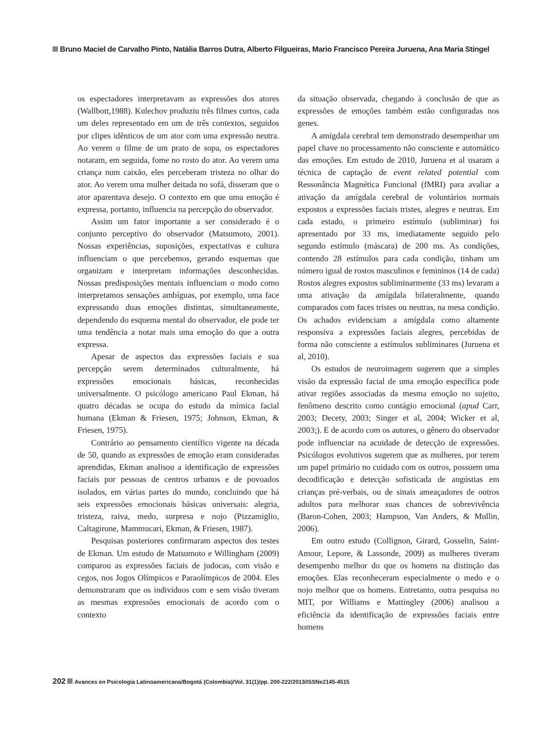Bruno Maciel de Carvalho Pinto, Natália Barros Dutra, Alberto Filgueiras, Mario Francisco Pereira Juruena, Ana Maria Stingel
os espectadores interpretavam as expressões dos atores (Wallbott,1988). Kulechov produziu três filmes curtos, cada um deles representado em um de três contextos, seguidos por clipes idênticos de um ator com uma expressão neutra. Ao verem o filme de um prato de sopa, os espectadores notaram, em seguida, fome no rosto do ator. Ao verem uma criança num caixão, eles perceberam tristeza no olhar do ator. Ao verem uma mulher deitada no sofá, disseram que o ator aparentava desejo. O contexto em que uma emoção é expressa, portanto, influencia na percepção do observador.
Assim um fator importante a ser considerado é o conjunto perceptivo do observador (Matsumoto, 2001). Nossas experiências, suposições, expectativas e cultura influenciam o que percebemos, gerando esquemas que organizam e interpretam informações desconhecidas. Nossas predisposições mentais influenciam o modo como interpretamos sensações ambíguas, por exemplo, uma face expressando duas emoções distintas, simultaneamente, dependendo do esquema mental do observador, ele pode ter uma tendência a notar mais uma emoção do que a outra expressa.
Apesar de aspectos das expressões faciais e sua percepção serem determinados culturalmente, há expressões emocionais básicas, reconhecidas universalmente. O psicólogo americano Paul Ekman, há quatro décadas se ocupa do estudo da mímica facial humana (Ekman & Friesen, 1975; Johnson, Ekman, & Friesen, 1975).
Contrário ao pensamento científico vigente na década de 50, quando as expressões de emoção eram consideradas aprendidas, Ekman analisou a identificação de expressões faciais por pessoas de centros urbanos e de povoados isolados, em várias partes do mundo, concluindo que há seis expressões emocionais básicas universais: alegria, tristeza, raiva, medo, surpresa e nojo (Pizzamiglio, Caltagirone, Mammucari, Ekman, & Friesen, 1987).
Pesquisas posteriores confirmaram aspectos dos testes de Ekman. Um estudo de Matsumoto e Willingham (2009) comparou as expressões faciais de judocas, com visão e cegos, nos Jogos Olímpicos e Paraolímpicos de 2004. Eles demonstraram que os indivíduos com e sem visão tiveram as mesmas expressões emocionais de acordo com o contexto
da situação observada, chegando à conclusão de que as expressões de emoções também estão configuradas nos genes.
A amígdala cerebral tem demonstrado desempenhar um papel chave no processamento não consciente e automático das emoções. Em estudo de 2010, Juruena et al usaram a técnica de captação de event related potential com Ressonância Magnética Funcional (fMRI) para avaliar a ativação da amígdala cerebral de voluntários normais expostos a expressões faciais tristes, alegres e neutras. Em cada estado, o primeiro estímulo (subliminar) foi apresentado por 33 ms, imediatamente seguido pelo segundo estímulo (máscara) de 200 ms. As condições, contendo 28 estímulos para cada condição, tinham um número igual de rostos masculinos e femininos (14 de cada) Rostos alegres expostos subliminarmente (33 ms) levaram a uma ativação da amígdala bilateralmente, quando comparados com faces tristes ou neutras, na mesa condição. Os achados evidenciam a amígdala como altamente responsiva a expressões faciais alegres, percebidas de forma não consciente a estímulos subliminares (Juruena et al, 2010).
Os estudos de neuroimagem sugerem que a simples visão da expressão facial de uma emoção específica pode ativar regiões associadas da mesma emoção no sujeito, fenômeno descrito como contágio emocional (apud Carr, 2003; Decety, 2003; Singer et al, 2004; Wicker et al, 2003;). E de acordo com os autores, o gênero do observador pode influenciar na acuidade de detecção de expressões. Psicólogos evolutivos sugerem que as mulheres, por terem um papel primário no cuidado com os outros, possuem uma decodificação e detecção sofisticada de angústias em crianças pré-verbais, ou de sinais ameaçadores de outros adultos para melhorar suas chances de sobrevivência (Baron-Cohen, 2003; Hampson, Van Anders, & Mullin, 2006).
Em outro estudo (Collignon, Girard, Gosselin, Saint-Amour, Lepore, & Lassonde, 2009) as mulheres tiveram desempenho melhor do que os homens na distinção das emoções. Elas reconheceram especialmente o medo e o nojo melhor que os homens. Entretanto, outra pesquisa no MIT, por Williams e Mattingley (2006) analisou a eficiência da identificação de expressões faciais entre homens
202 Avances en Psicología Latinoamericana/Bogotá (Colombia)/Vol. 31(1)/pp. 200-222/2013/ISSNe2145-4515